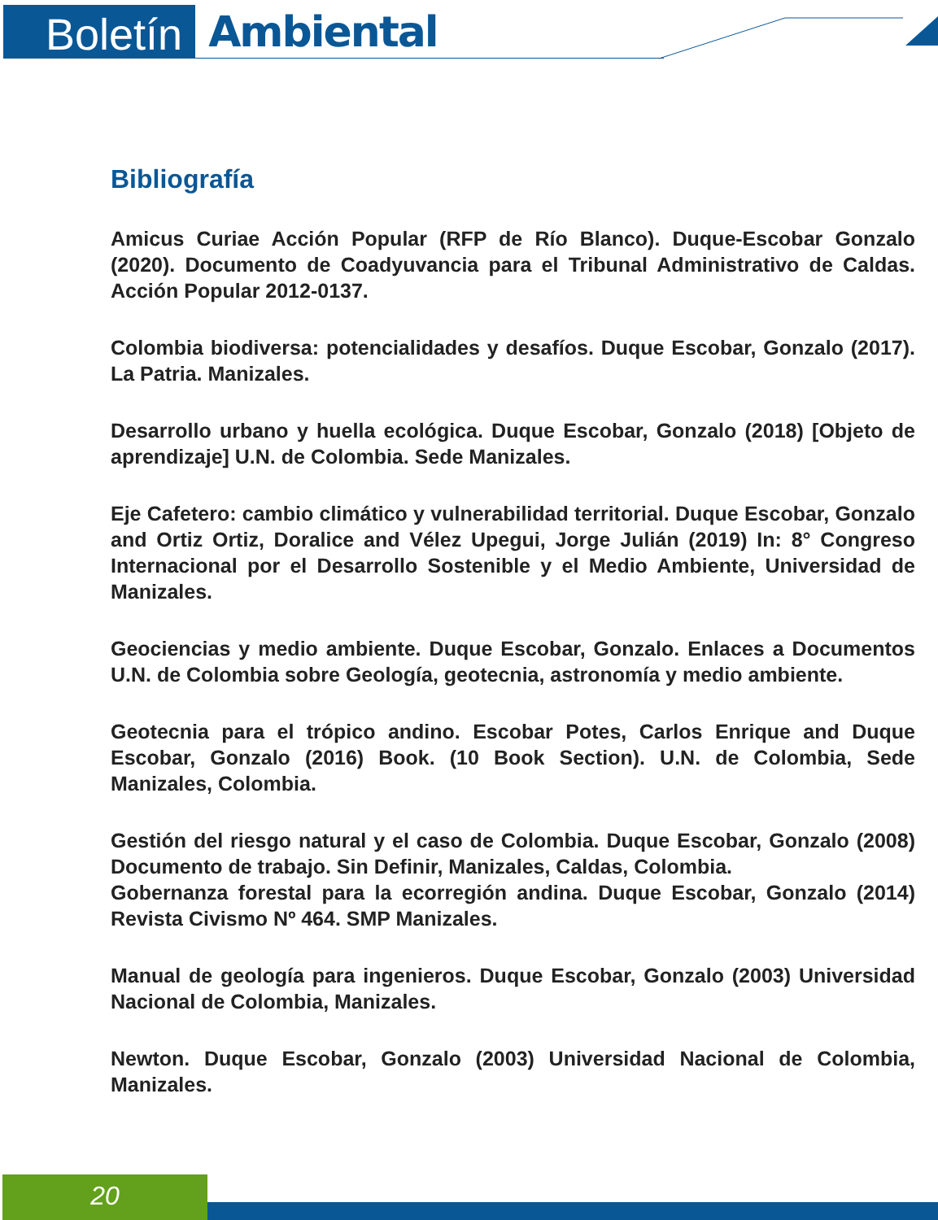Boletín
Ambiental
Bibliografía
Amicus Curiae Acción Popular (RFP de Río Blanco). Duque-Escobar Gonzalo (2020). Documento de Coadyuvancia para el Tribunal Administrativo de Caldas. Acción Popular 2012-0137.
Colombia biodiversa: potencialidades y desafíos. Duque Escobar, Gonzalo (2017). La Patria. Manizales.
Desarrollo urbano y huella ecológica. Duque Escobar, Gonzalo (2018) [Objeto de aprendizaje] U.N. de Colombia. Sede Manizales.
Eje Cafetero: cambio climático y vulnerabilidad territorial. Duque Escobar, Gonzalo and Ortiz Ortiz, Doralice and Vélez Upegui, Jorge Julián (2019) In: 8° Congreso Internacional por el Desarrollo Sostenible y el Medio Ambiente, Universidad de Manizales.
Geociencias y medio ambiente. Duque Escobar, Gonzalo. Enlaces a Documentos U.N. de Colombia sobre Geología, geotecnia, astronomía y medio ambiente.
Geotecnia para el trópico andino. Escobar Potes, Carlos Enrique and Duque Escobar, Gonzalo (2016) Book. (10 Book Section). U.N. de Colombia, Sede Manizales, Colombia.
Gestión del riesgo natural y el caso de Colombia. Duque Escobar, Gonzalo (2008) Documento de trabajo. Sin Definir, Manizales, Caldas, Colombia.
Gobernanza forestal para la ecorregión andina. Duque Escobar, Gonzalo (2014) Revista Civismo Nº 464. SMP Manizales.
Manual de geología para ingenieros. Duque Escobar, Gonzalo (2003) Universidad Nacional de Colombia, Manizales.
Newton. Duque Escobar, Gonzalo (2003) Universidad Nacional de Colombia, Manizales.
20